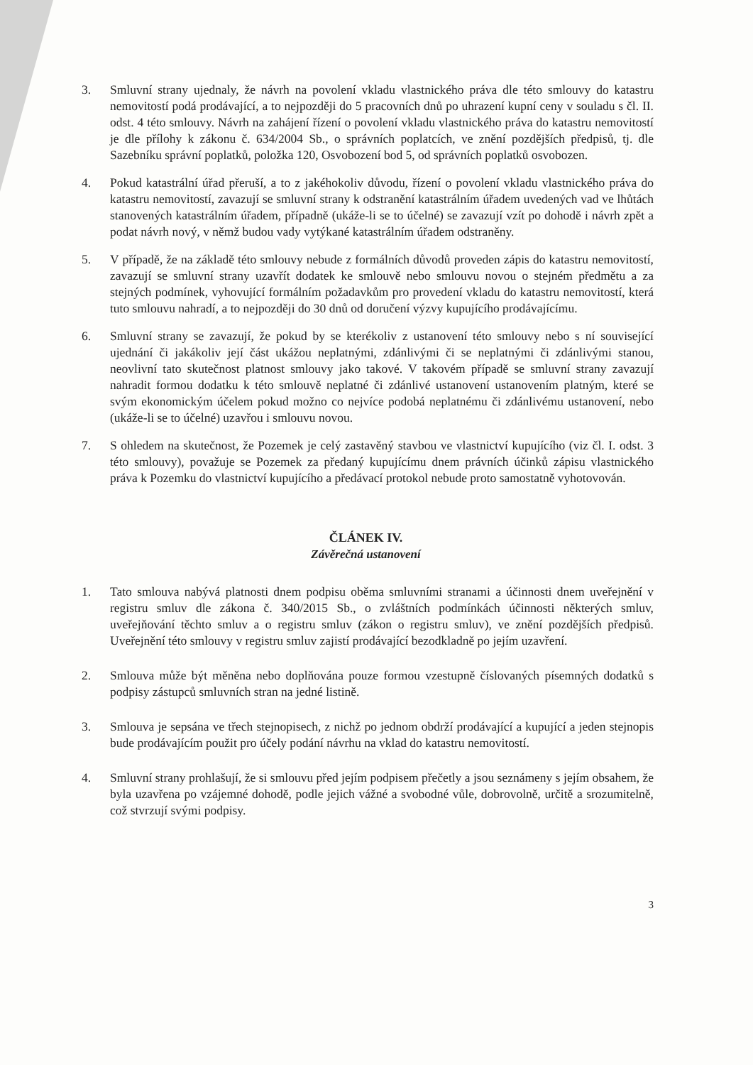3. Smluvní strany ujednaly, že návrh na povolení vkladu vlastnického práva dle této smlouvy do katastru nemovitostí podá prodávající, a to nejpozději do 5 pracovních dnů po uhrazení kupní ceny v souladu s čl. II. odst. 4 této smlouvy. Návrh na zahájení řízení o povolení vkladu vlastnického práva do katastru nemovitostí je dle přílohy k zákonu č. 634/2004 Sb., o správních poplatcích, ve znění pozdějších předpisů, tj. dle Sazebníku správní poplatků, položka 120, Osvobození bod 5, od správních poplatků osvobozen.
4. Pokud katastrální úřad přeruší, a to z jakéhokoliv důvodu, řízení o povolení vkladu vlastnického práva do katastru nemovitostí, zavazují se smluvní strany k odstranění katastrálním úřadem uvedených vad ve lhůtách stanovených katastrálním úřadem, případně (ukáže-li se to účelné) se zavazují vzít po dohodě i návrh zpět a podat návrh nový, v němž budou vady vytýkané katastrálním úřadem odstraněny.
5. V případě, že na základě této smlouvy nebude z formálních důvodů proveden zápis do katastru nemovitostí, zavazují se smluvní strany uzavřít dodatek ke smlouvě nebo smlouvu novou o stejném předmětu a za stejných podmínek, vyhovující formálním požadavkům pro provedení vkladu do katastru nemovitostí, která tuto smlouvu nahradí, a to nejpozději do 30 dnů od doručení výzvy kupujícího prodávajícímu.
6. Smluvní strany se zavazují, že pokud by se kterékoliv z ustanovení této smlouvy nebo s ní související ujednání či jakákoliv její část ukážou neplatnými, zdánlivými či se neplatnými či zdánlivými stanou, neovlivní tato skutečnost platnost smlouvy jako takové. V takovém případě se smluvní strany zavazují nahradit formou dodatku k této smlouvě neplatné či zdánlivé ustanovení ustanovením platným, které se svým ekonomickým účelem pokud možno co nejvíce podobá neplatnému či zdánlivému ustanovení, nebo (ukáže-li se to účelné) uzavřou i smlouvu novou.
7. S ohledem na skutečnost, že Pozemek je celý zastavěný stavbou ve vlastnictví kupujícího (viz čl. I. odst. 3 této smlouvy), považuje se Pozemek za předaný kupujícímu dnem právních účinků zápisu vlastnického práva k Pozemku do vlastnictví kupujícího a předávací protokol nebude proto samostatně vyhotovován.
ČLÁNEK IV.
Závěrečná ustanovení
1. Tato smlouva nabývá platnosti dnem podpisu oběma smluvními stranami a účinnosti dnem uveřejnění v registru smluv dle zákona č. 340/2015 Sb., o zvláštních podmínkách účinnosti některých smluv, uveřejňování těchto smluv a o registru smluv (zákon o registru smluv), ve znění pozdějších předpisů. Uveřejnění této smlouvy v registru smluv zajistí prodávající bezodkladně po jejím uzavření.
2. Smlouva může být měněna nebo doplňována pouze formou vzestupně číslovaných písemných dodatků s podpisy zástupců smluvních stran na jedné listině.
3. Smlouva je sepsána ve třech stejnopisech, z nichž po jednom obdrží prodávající a kupující a jeden stejnopis bude prodávajícím použit pro účely podání návrhu na vklad do katastru nemovitostí.
4. Smluvní strany prohlašují, že si smlouvu před jejím podpisem přečetly a jsou seznámeny s jejím obsahem, že byla uzavřena po vzájemné dohodě, podle jejich vážné a svobodné vůle, dobrovolně, určitě a srozumitelně, což stvrzují svými podpisy.
3